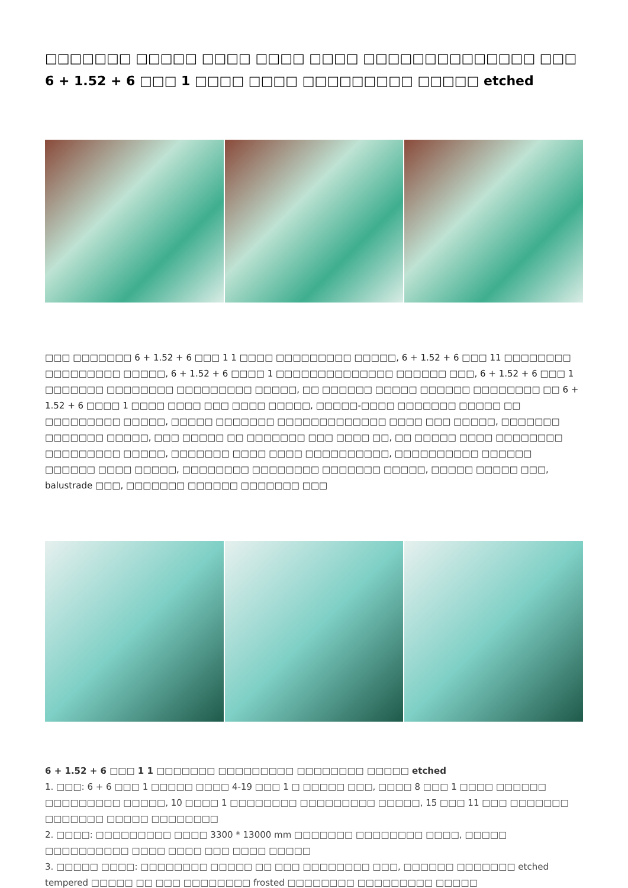□□□□□□□ □□□□□ □□□□ □□□□ □□□□ □□□□□□□□□□□□□□ □□□ 6 + 1.52 + 6 □□□ 1 □□□□ □□□□ □□□□□□□□□ □□□□□ etched
□□□ □□□□□□□ 6 + 1.52 + 6 □□□ 1 1 □□□□ □□□□□□□□□ □□□□□, 6 + 1.52 + 6 □□□ 11 □□□□□□□□ □□□□□□□□□ □□□□□, 6 + 1.52 + 6 □□□□ 1 □□□□□□□□□□□□□□ □□□□□□ □□□, 6 + 1.52 + 6 □□□ 1 □□□□□□□ □□□□□□□□ □□□□□□□□□ □□□□□, □□ □□□□□□ □□□□□ □□□□□□ □□□□□□□□ □□ 6 + 1.52 + 6 □□□□ 1 □□□□ □□□□ □□□ □□□□ □□□□□, □□□□□-□□□□ □□□□□□□ □□□□□ □□ □□□□□□□□□ □□□□□, □□□□□ □□□□□□□ □□□□□□□□□□□□□ □□□□ □□□ □□□□□, □□□□□□□ □□□□□□□ □□□□□, □□□ □□□□□ □□ □□□□□□□ □□□ □□□□ □□, □□ □□□□□ □□□□ □□□□□□□□ □□□□□□□□□ □□□□□, □□□□□□□ □□□□ □□□□ □□□□□□□□□□, □□□□□□□□□□ □□□□□□ □□□□□□ □□□□ □□□□□, □□□□□□□□ □□□□□□□□ □□□□□□□ □□□□□, □□□□□ □□□□□ □□□, balustrade □□□, □□□□□□□ □□□□□□ □□□□□□□ □□□
6 + 1.52 + 6 □□□ 1 1 □□□□□□□ □□□□□□□□□ □□□□□□□□ □□□□□ etched
1. □□□: 6 + 6 □□□ 1 □□□□□ □□□□ 4-19 □□□ 1 □ □□□□□ □□□, □□□□ 8 □□□ 1 □□□□ □□□□□□ □□□□□□□□□ □□□□□, 10 □□□□ 1 □□□□□□□□ □□□□□□□□□ □□□□□, 15 □□□ 11 □□□ □□□□□□□ □□□□□□□ □□□□□ □□□□□□□□
2. □□□□: □□□□□□□□□ □□□□ 3300 * 13000 mm □□□□□□□ □□□□□□□□ □□□□, □□□□□ □□□□□□□□□□ □□□□ □□□□ □□□ □□□□ □□□□□
3. □□□□□ □□□□: □□□□□□□□ □□□□□ □□ □□□ □□□□□□□□ □□□, □□□□□□ □□□□□□□ etched tempered □□□□□ □□ □□□ □□□□□□□□ frosted □□□□□□□□ □□□□□□□□□ □□□□□